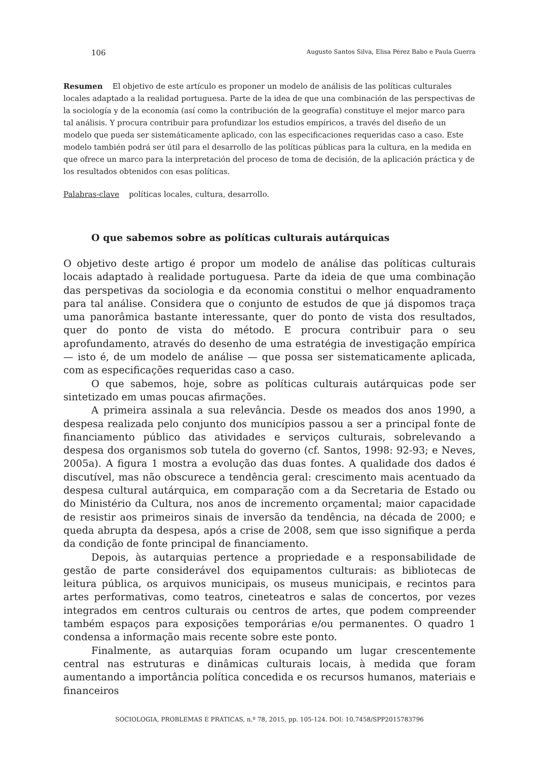106 Augusto Santos Silva, Elisa Pérez Babo e Paula Guerra
Resumen El objetivo de este artículo es proponer un modelo de análisis de las políticas culturales locales adaptado a la realidad portuguesa. Parte de la idea de que una combinación de las perspectivas de la sociología y de la economía (así como la contribución de la geografía) constituye el mejor marco para tal análisis. Y procura contribuir para profundizar los estudios empíricos, a través del diseño de un modelo que pueda ser sistemáticamente aplicado, con las especificaciones requeridas caso a caso. Este modelo también podrá ser útil para el desarrollo de las políticas públicas para la cultura, en la medida en que ofrece un marco para la interpretación del proceso de toma de decisión, de la aplicación práctica y de los resultados obtenidos con esas políticas.
Palabras-clave políticas locales, cultura, desarrollo.
O que sabemos sobre as políticas culturais autárquicas
O objetivo deste artigo é propor um modelo de análise das políticas culturais locais adaptado à realidade portuguesa. Parte da ideia de que uma combinação das perspetivas da sociologia e da economia constitui o melhor enquadramento para tal análise. Considera que o conjunto de estudos de que já dispomos traça uma panorâmica bastante interessante, quer do ponto de vista dos resultados, quer do ponto de vista do método. E procura contribuir para o seu aprofundamento, através do desenho de uma estratégia de investigação empírica — isto é, de um modelo de análise — que possa ser sistematicamente aplicada, com as especificações requeridas caso a caso.
O que sabemos, hoje, sobre as políticas culturais autárquicas pode ser sintetizado em umas poucas afirmações.
A primeira assinala a sua relevância. Desde os meados dos anos 1990, a despesa realizada pelo conjunto dos municípios passou a ser a principal fonte de financiamento público das atividades e serviços culturais, sobrelevando a despesa dos organismos sob tutela do governo (cf. Santos, 1998: 92-93; e Neves, 2005a). A figura 1 mostra a evolução das duas fontes. A qualidade dos dados é discutível, mas não obscurece a tendência geral: crescimento mais acentuado da despesa cultural autárquica, em comparação com a da Secretaria de Estado ou do Ministério da Cultura, nos anos de incremento orçamental; maior capacidade de resistir aos primeiros sinais de inversão da tendência, na década de 2000; e queda abrupta da despesa, após a crise de 2008, sem que isso signifique a perda da condição de fonte principal de financiamento.
Depois, às autarquias pertence a propriedade e a responsabilidade de gestão de parte considerável dos equipamentos culturais: as bibliotecas de leitura pública, os arquivos municipais, os museus municipais, e recintos para artes performativas, como teatros, cineteatros e salas de concertos, por vezes integrados em centros culturais ou centros de artes, que podem compreender também espaços para exposições temporárias e/ou permanentes. O quadro 1 condensa a informação mais recente sobre este ponto.
Finalmente, as autarquias foram ocupando um lugar crescentemente central nas estruturas e dinâmicas culturais locais, à medida que foram aumentando a importância política concedida e os recursos humanos, materiais e financeiros
SOCIOLOGIA, PROBLEMAS E PRÁTICAS, n.º 78, 2015, pp. 105-124. DOI: 10.7458/SPP2015783796